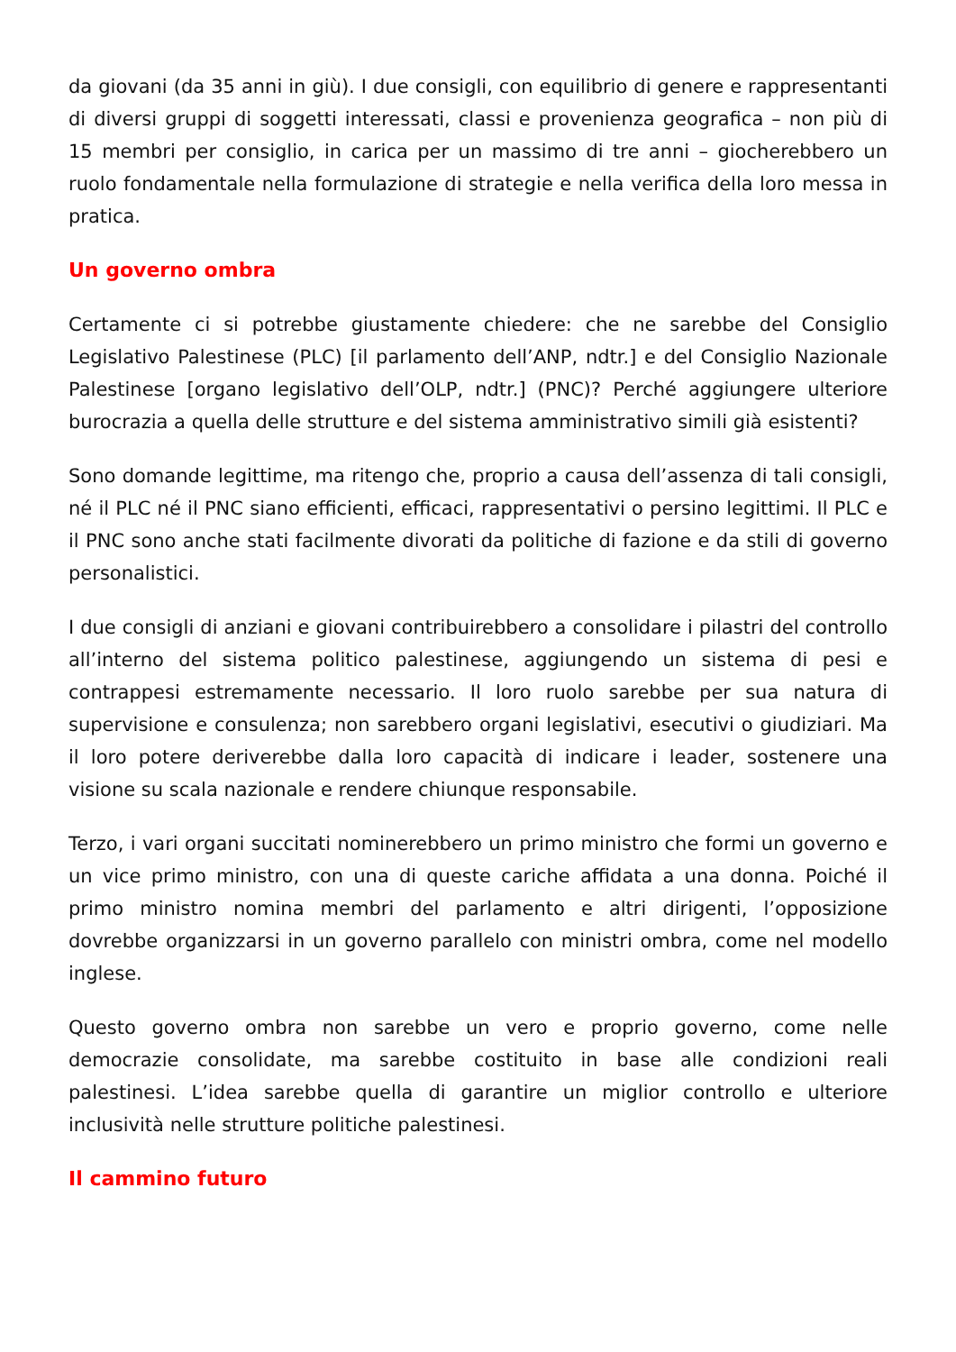da giovani (da 35 anni in giù). I due consigli, con equilibrio di genere e rappresentanti di diversi gruppi di soggetti interessati, classi e provenienza geografica – non più di 15 membri per consiglio, in carica per un massimo di tre anni – giocherebbero un ruolo fondamentale nella formulazione di strategie e nella verifica della loro messa in pratica.
Un governo ombra
Certamente ci si potrebbe giustamente chiedere: che ne sarebbe del Consiglio Legislativo Palestinese (PLC) [il parlamento dell’ANP, ndtr.] e del Consiglio Nazionale Palestinese [organo legislativo dell’OLP, ndtr.] (PNC)? Perché aggiungere ulteriore burocrazia a quella delle strutture e del sistema amministrativo simili già esistenti?
Sono domande legittime, ma ritengo che, proprio a causa dell’assenza di tali consigli, né il PLC né il PNC siano efficienti, efficaci, rappresentativi o persino legittimi. Il PLC e il PNC sono anche stati facilmente divorati da politiche di fazione e da stili di governo personalistici.
I due consigli di anziani e giovani contribuirebbero a consolidare i pilastri del controllo all’interno del sistema politico palestinese, aggiungendo un sistema di pesi e contrappesi estremamente necessario. Il loro ruolo sarebbe per sua natura di supervisione e consulenza; non sarebbero organi legislativi, esecutivi o giudiziari. Ma il loro potere deriverebbe dalla loro capacità di indicare i leader, sostenere una visione su scala nazionale e rendere chiunque responsabile.
Terzo, i vari organi succitati nominerebbero un primo ministro che formi un governo e un vice primo ministro, con una di queste cariche affidata a una donna. Poiché il primo ministro nomina membri del parlamento e altri dirigenti, l’opposizione dovrebbe organizzarsi in un governo parallelo con ministri ombra, come nel modello inglese.
Questo governo ombra non sarebbe un vero e proprio governo, come nelle democrazie consolidate, ma sarebbe costituito in base alle condizioni reali palestinesi. L’idea sarebbe quella di garantire un miglior controllo e ulteriore inclusività nelle strutture politiche palestinesi.
Il cammino futuro